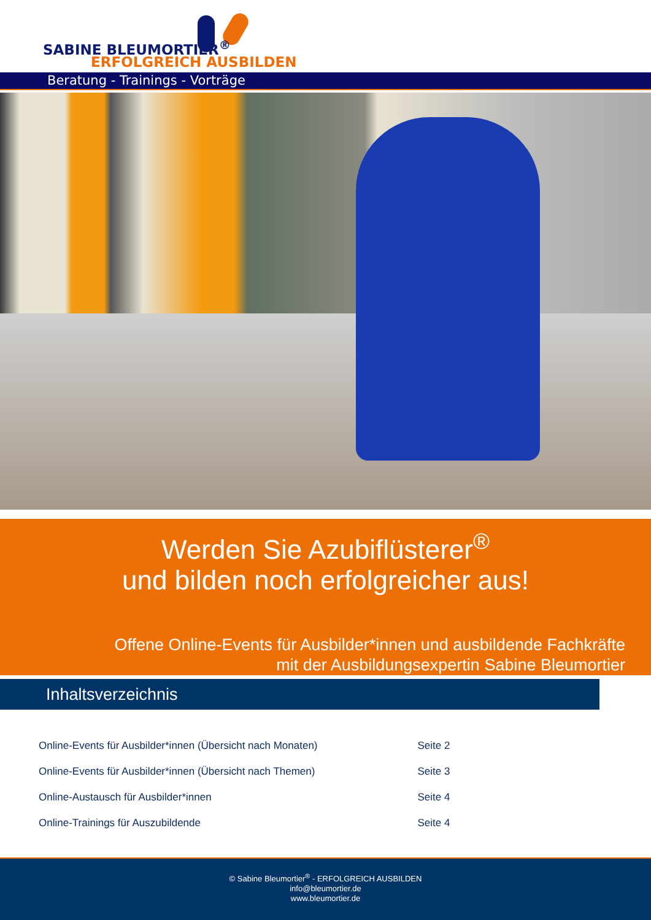SABINE BLEUMORTIER<sup>®</sup>
ERFOLGREICH AUSBILDEN
Beratung - Trainings - Vorträge
Werden Sie Azubiflüsterer<sup>®</sup>
und bilden noch erfolgreicher aus!
Offene Online-Events für Ausbilder*innen und ausbildende Fachkräfte
mit der Ausbildungsexpertin Sabine Bleumortier
Inhaltsverzeichnis
| Online-Events für Ausbilder*innen (Übersicht nach Monaten) | Seite 2 |
| Online-Events für Ausbilder*innen (Übersicht nach Themen) | Seite 3 |
| Online-Austausch für Ausbilder*innen | Seite 4 |
| Online-Trainings für Auszubildende | Seite 4 |
© Sabine Bleumortier<sup>®</sup> - ERFOLGREICH AUSBILDEN
info@bleumortier.de
www.bleumortier.de